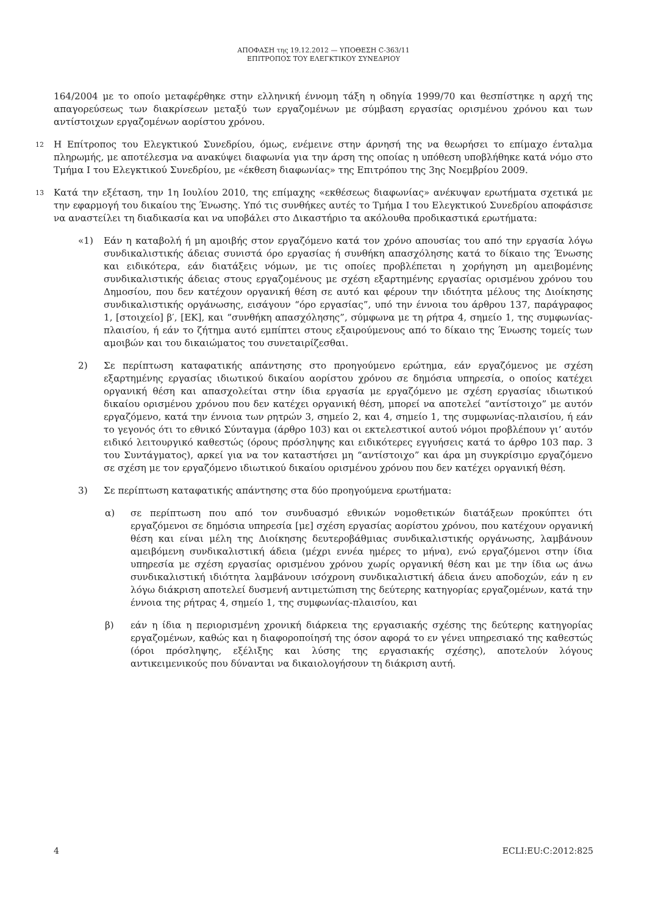ΑΠΟΦΑΣΗ της 19.12.2012 — ΥΠΟΘΕΣΗ C-363/11
ΕΠΙΤΡΟΠΟΣ ΤΟΥ ΕΛΕΓΚΤΙΚΟΥ ΣΥΝΕΔΡΙΟΥ
164/2004 με το οποίο μεταφέρθηκε στην ελληνική έννομη τάξη η οδηγία 1999/70 και θεσπίστηκε η αρχή της απαγορεύσεως των διακρίσεων μεταξύ των εργαζομένων με σύμβαση εργασίας ορισμένου χρόνου και των αντίστοιχων εργαζομένων αορίστου χρόνου.
12
Η Επίτροπος του Ελεγκτικού Συνεδρίου, όμως, ενέμεινε στην άρνησή της να θεωρήσει το επίμαχο ένταλμα πληρωμής, με αποτέλεσμα να ανακύψει διαφωνία για την άρση της οποίας η υπόθεση υποβλήθηκε κατά νόμο στο Τμήμα Ι του Ελεγκτικού Συνεδρίου, με «έκθεση διαφωνίας» της Επιτρόπου της 3ης Νοεμβρίου 2009.
13
Κατά την εξέταση, την 1η Ιουλίου 2010, της επίμαχης «εκθέσεως διαφωνίας» ανέκυψαν ερωτήματα σχετικά με την εφαρμογή του δικαίου της Ένωσης. Υπό τις συνθήκες αυτές το Τμήμα Ι του Ελεγκτικού Συνεδρίου αποφάσισε να αναστείλει τη διαδικασία και να υποβάλει στο Δικαστήριο τα ακόλουθα προδικαστικά ερωτήματα:
«1) Εάν η καταβολή ή μη αμοιβής στον εργαζόμενο κατά τον χρόνο απουσίας του από την εργασία λόγω συνδικαλιστικής άδειας συνιστά όρο εργασίας ή συνθήκη απασχόλησης κατά το δίκαιο της Ένωσης και ειδικότερα, εάν διατάξεις νόμων, με τις οποίες προβλέπεται η χορήγηση μη αμειβομένης συνδικαλιστικής άδειας στους εργαζομένους με σχέση εξαρτημένης εργασίας ορισμένου χρόνου του Δημοσίου, που δεν κατέχουν οργανική θέση σε αυτό και φέρουν την ιδιότητα μέλους της Διοίκησης συνδικαλιστικής οργάνωσης, εισάγουν “όρο εργασίας”, υπό την έννοια του άρθρου 137, παράγραφος 1, [στοιχείο] β′, [ΕΚ], και “συνθήκη απασχόλησης”, σύμφωνα με τη ρήτρα 4, σημείο 1, της συμφωνίας-πλαισίου, ή εάν το ζήτημα αυτό εμπίπτει στους εξαιρούμενους από το δίκαιο της Ένωσης τομείς των αμοιβών και του δικαιώματος του συνεταιρίζεσθαι.
2) Σε περίπτωση καταφατικής απάντησης στο προηγούμενο ερώτημα, εάν εργαζόμενος με σχέση εξαρτημένης εργασίας ιδιωτικού δικαίου αορίστου χρόνου σε δημόσια υπηρεσία, ο οποίος κατέχει οργανική θέση και απασχολείται στην ίδια εργασία με εργαζόμενο με σχέση εργασίας ιδιωτικού δικαίου ορισμένου χρόνου που δεν κατέχει οργανική θέση, μπορεί να αποτελεί “αντίστοιχο” με αυτόν εργαζόμενο, κατά την έννοια των ρητρών 3, σημείο 2, και 4, σημείο 1, της συμφωνίας-πλαισίου, ή εάν το γεγονός ότι το εθνικό Σύνταγμα (άρθρο 103) και οι εκτελεστικοί αυτού νόμοι προβλέπουν γι’ αυτόν ειδικό λειτουργικό καθεστώς (όρους πρόσληψης και ειδικότερες εγγυήσεις κατά το άρθρο 103 παρ. 3 του Συντάγματος), αρκεί για να τον καταστήσει μη “αντίστοιχο” και άρα μη συγκρίσιμο εργαζόμενο σε σχέση με τον εργαζόμενο ιδιωτικού δικαίου ορισμένου χρόνου που δεν κατέχει οργανική θέση.
3) Σε περίπτωση καταφατικής απάντησης στα δύο προηγούμενα ερωτήματα:
α) σε περίπτωση που από τον συνδυασμό εθνικών νομοθετικών διατάξεων προκύπτει ότι εργαζόμενοι σε δημόσια υπηρεσία [με] σχέση εργασίας αορίστου χρόνου, που κατέχουν οργανική θέση και είναι μέλη της Διοίκησης δευτεροβάθμιας συνδικαλιστικής οργάνωσης, λαμβάνουν αμειβόμενη συνδικαλιστική άδεια (μέχρι εννέα ημέρες το μήνα), ενώ εργαζόμενοι στην ίδια υπηρεσία με σχέση εργασίας ορισμένου χρόνου χωρίς οργανική θέση και με την ίδια ως άνω συνδικαλιστική ιδιότητα λαμβάνουν ισόχρονη συνδικαλιστική άδεια άνευ αποδοχών, εάν η εν λόγω διάκριση αποτελεί δυσμενή αντιμετώπιση της δεύτερης κατηγορίας εργαζομένων, κατά την έννοια της ρήτρας 4, σημείο 1, της συμφωνίας-πλαισίου, και
β) εάν η ίδια η περιορισμένη χρονική διάρκεια της εργασιακής σχέσης της δεύτερης κατηγορίας εργαζομένων, καθώς και η διαφοροποίησή της όσον αφορά το εν γένει υπηρεσιακό της καθεστώς (όροι πρόσληψης, εξέλιξης και λύσης της εργασιακής σχέσης), αποτελούν λόγους αντικειμενικούς που δύνανται να δικαιολογήσουν τη διάκριση αυτή.
4 ECLI:EU:C:2012:825